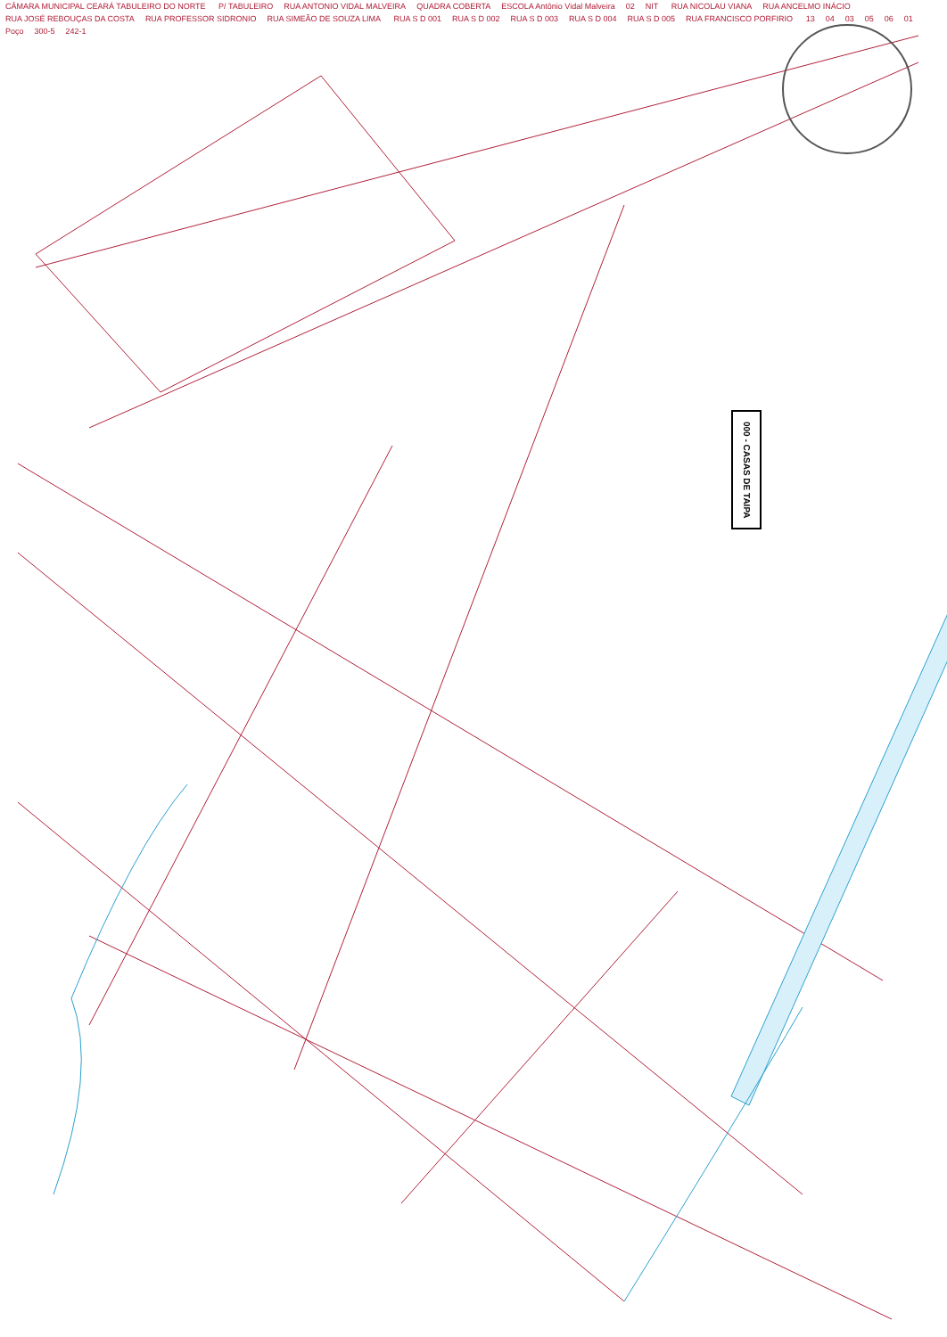CÂMARA MUNICIPAL CEARÁ TABULEIRO DO NORTE P/ TABULEIRO RUA ANTONIO VIDAL MALVEIRA QUADRA COBERTA ESCOLA Antônio Vidal Malveira 02 NIT RUA NICOLAU VIANA RUA ANCELMO INÁCIO RUA JOSÉ REBOUÇAS DA COSTA RUA PROFESSOR SIDRONIO RUA SIMEÃO DE SOUZA LIMA RUA S D 001 RUA S D 002 RUA S D 003 RUA S D 004 RUA S D 005 RUA FRANCISCO PORFIRIO 13 04 03 05 06 01 Poço 300-5 242-1
000 - CASAS DE TAIPA